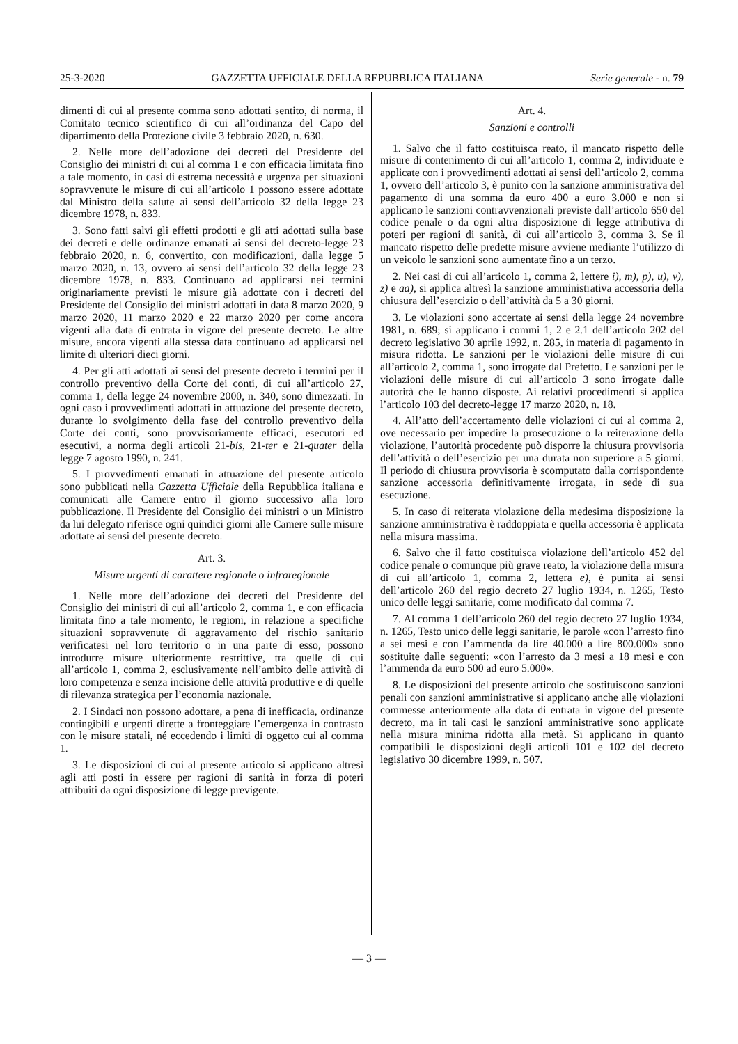25-3-2020 GAZZETTA UFFICIALE DELLA REPUBBLICA ITALIANA Serie generale - n. 79
dimenti di cui al presente comma sono adottati sentito, di norma, il Comitato tecnico scientifico di cui all’ordinanza del Capo del dipartimento della Protezione civile 3 febbraio 2020, n. 630.
2. Nelle more dell’adozione dei decreti del Presidente del Consiglio dei ministri di cui al comma 1 e con efficacia limitata fino a tale momento, in casi di estrema necessità e urgenza per situazioni sopravvenute le misure di cui all’articolo 1 possono essere adottate dal Ministro della salute ai sensi dell’articolo 32 della legge 23 dicembre 1978, n. 833.
3. Sono fatti salvi gli effetti prodotti e gli atti adottati sulla base dei decreti e delle ordinanze emanati ai sensi del decreto-legge 23 febbraio 2020, n. 6, convertito, con modificazioni, dalla legge 5 marzo 2020, n. 13, ovvero ai sensi dell’articolo 32 della legge 23 dicembre 1978, n. 833. Continuano ad applicarsi nei termini originariamente previsti le misure già adottate con i decreti del Presidente del Consiglio dei ministri adottati in data 8 marzo 2020, 9 marzo 2020, 11 marzo 2020 e 22 marzo 2020 per come ancora vigenti alla data di entrata in vigore del presente decreto. Le altre misure, ancora vigenti alla stessa data continuano ad applicarsi nel limite di ulteriori dieci giorni.
4. Per gli atti adottati ai sensi del presente decreto i termini per il controllo preventivo della Corte dei conti, di cui all’articolo 27, comma 1, della legge 24 novembre 2000, n. 340, sono dimezzati. In ogni caso i provvedimenti adottati in attuazione del presente decreto, durante lo svolgimento della fase del controllo preventivo della Corte dei conti, sono provvisoriamente efficaci, esecutori ed esecutivi, a norma degli articoli 21-bis, 21-ter e 21-quater della legge 7 agosto 1990, n. 241.
5. I provvedimenti emanati in attuazione del presente articolo sono pubblicati nella Gazzetta Ufficiale della Repubblica italiana e comunicati alle Camere entro il giorno successivo alla loro pubblicazione. Il Presidente del Consiglio dei ministri o un Ministro da lui delegato riferisce ogni quindici giorni alle Camere sulle misure adottate ai sensi del presente decreto.
Art. 3.
Misure urgenti di carattere regionale o infraregionale
1. Nelle more dell’adozione dei decreti del Presidente del Consiglio dei ministri di cui all’articolo 2, comma 1, e con efficacia limitata fino a tale momento, le regioni, in relazione a specifiche situazioni sopravvenute di aggravamento del rischio sanitario verificatesi nel loro territorio o in una parte di esso, possono introdurre misure ulteriormente restrittive, tra quelle di cui all’articolo 1, comma 2, esclusivamente nell’ambito delle attività di loro competenza e senza incisione delle attività produttive e di quelle di rilevanza strategica per l’economia nazionale.
2. I Sindaci non possono adottare, a pena di inefficacia, ordinanze contingibili e urgenti dirette a fronteggiare l’emergenza in contrasto con le misure statali, né eccedendo i limiti di oggetto cui al comma 1.
3. Le disposizioni di cui al presente articolo si applicano altresì agli atti posti in essere per ragioni di sanità in forza di poteri attribuiti da ogni disposizione di legge previgente.
Art. 4.
Sanzioni e controlli
1. Salvo che il fatto costituisca reato, il mancato rispetto delle misure di contenimento di cui all’articolo 1, comma 2, individuate e applicate con i provvedimenti adottati ai sensi dell’articolo 2, comma 1, ovvero dell’articolo 3, è punito con la sanzione amministrativa del pagamento di una somma da euro 400 a euro 3.000 e non si applicano le sanzioni contravvenzionali previste dall’articolo 650 del codice penale o da ogni altra disposizione di legge attributiva di poteri per ragioni di sanità, di cui all’articolo 3, comma 3. Se il mancato rispetto delle predette misure avviene mediante l’utilizzo di un veicolo le sanzioni sono aumentate fino a un terzo.
2. Nei casi di cui all’articolo 1, comma 2, lettere i), m), p), u), v), z) e aa), si applica altresì la sanzione amministrativa accessoria della chiusura dell’esercizio o dell’attività da 5 a 30 giorni.
3. Le violazioni sono accertate ai sensi della legge 24 novembre 1981, n. 689; si applicano i commi 1, 2 e 2.1 dell’articolo 202 del decreto legislativo 30 aprile 1992, n. 285, in materia di pagamento in misura ridotta. Le sanzioni per le violazioni delle misure di cui all’articolo 2, comma 1, sono irrogate dal Prefetto. Le sanzioni per le violazioni delle misure di cui all’articolo 3 sono irrogate dalle autorità che le hanno disposte. Ai relativi procedimenti si applica l’articolo 103 del decreto-legge 17 marzo 2020, n. 18.
4. All’atto dell’accertamento delle violazioni ci cui al comma 2, ove necessario per impedire la prosecuzione o la reiterazione della violazione, l’autorità procedente può disporre la chiusura provvisoria dell’attività o dell’esercizio per una durata non superiore a 5 giorni. Il periodo di chiusura provvisoria è scomputato dalla corrispondente sanzione accessoria definitivamente irrogata, in sede di sua esecuzione.
5. In caso di reiterata violazione della medesima disposizione la sanzione amministrativa è raddoppiata e quella accessoria è applicata nella misura massima.
6. Salvo che il fatto costituisca violazione dell’articolo 452 del codice penale o comunque più grave reato, la violazione della misura di cui all’articolo 1, comma 2, lettera e), è punita ai sensi dell’articolo 260 del regio decreto 27 luglio 1934, n. 1265, Testo unico delle leggi sanitarie, come modificato dal comma 7.
7. Al comma 1 dell’articolo 260 del regio decreto 27 luglio 1934, n. 1265, Testo unico delle leggi sanitarie, le parole «con l’arresto fino a sei mesi e con l’ammenda da lire 40.000 a lire 800.000» sono sostituite dalle seguenti: «con l’arresto da 3 mesi a 18 mesi e con l’ammenda da euro 500 ad euro 5.000».
8. Le disposizioni del presente articolo che sostituiscono sanzioni penali con sanzioni amministrative si applicano anche alle violazioni commesse anteriormente alla data di entrata in vigore del presente decreto, ma in tali casi le sanzioni amministrative sono applicate nella misura minima ridotta alla metà. Si applicano in quanto compatibili le disposizioni degli articoli 101 e 102 del decreto legislativo 30 dicembre 1999, n. 507.
— 3 —